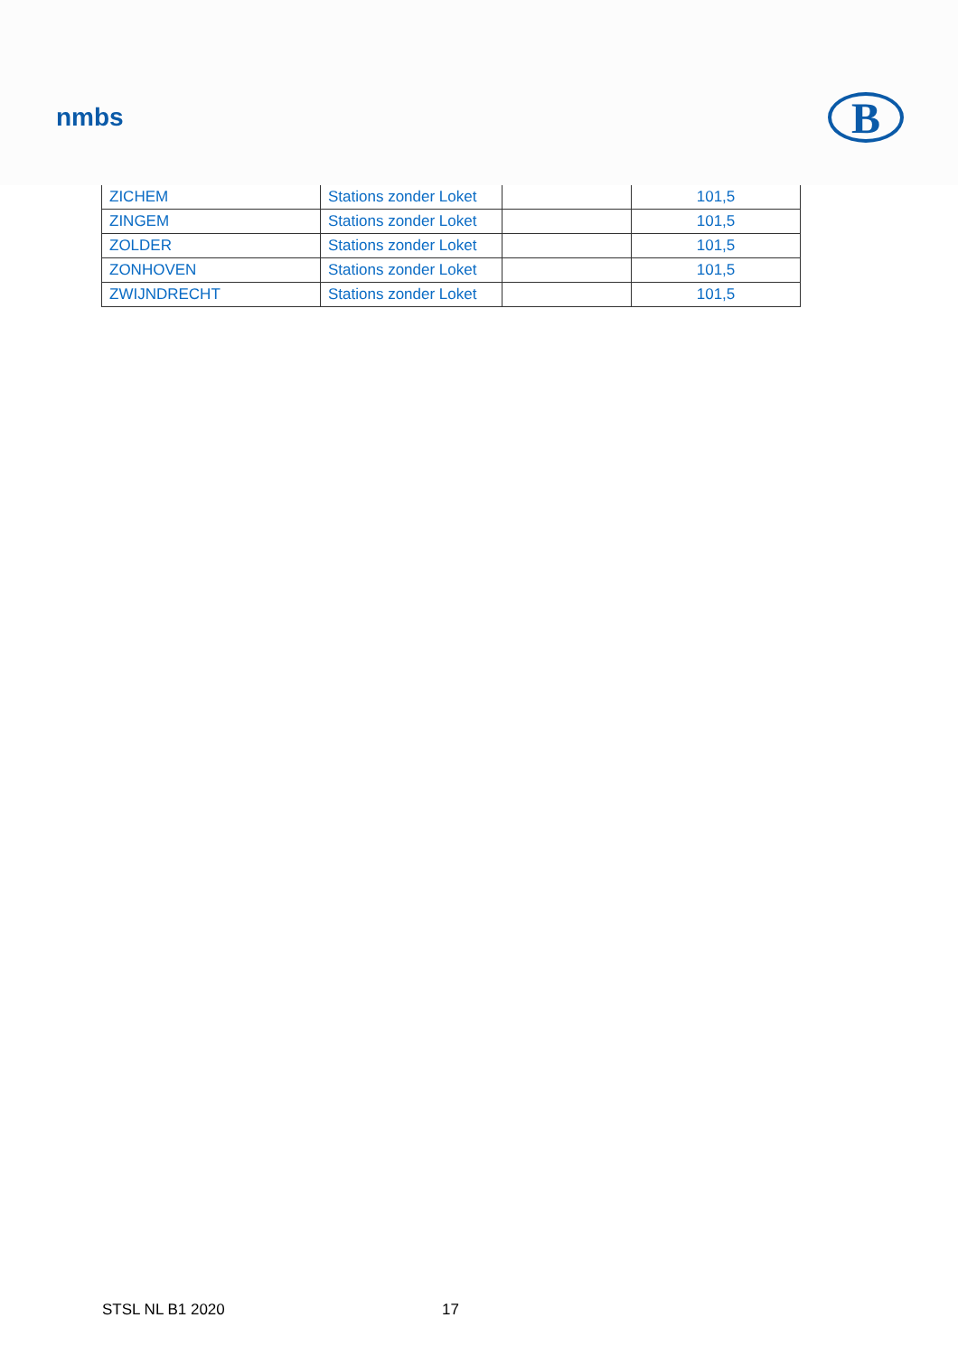nmbs
B
| ZICHEM | Stations zonder Loket | | 101,5 |
| ZINGEM | Stations zonder Loket | | 101,5 |
| ZOLDER | Stations zonder Loket | | 101,5 |
| ZONHOVEN | Stations zonder Loket | | 101,5 |
| ZWIJNDRECHT | Stations zonder Loket | | 101,5 |
STSL NL B1 2020 17